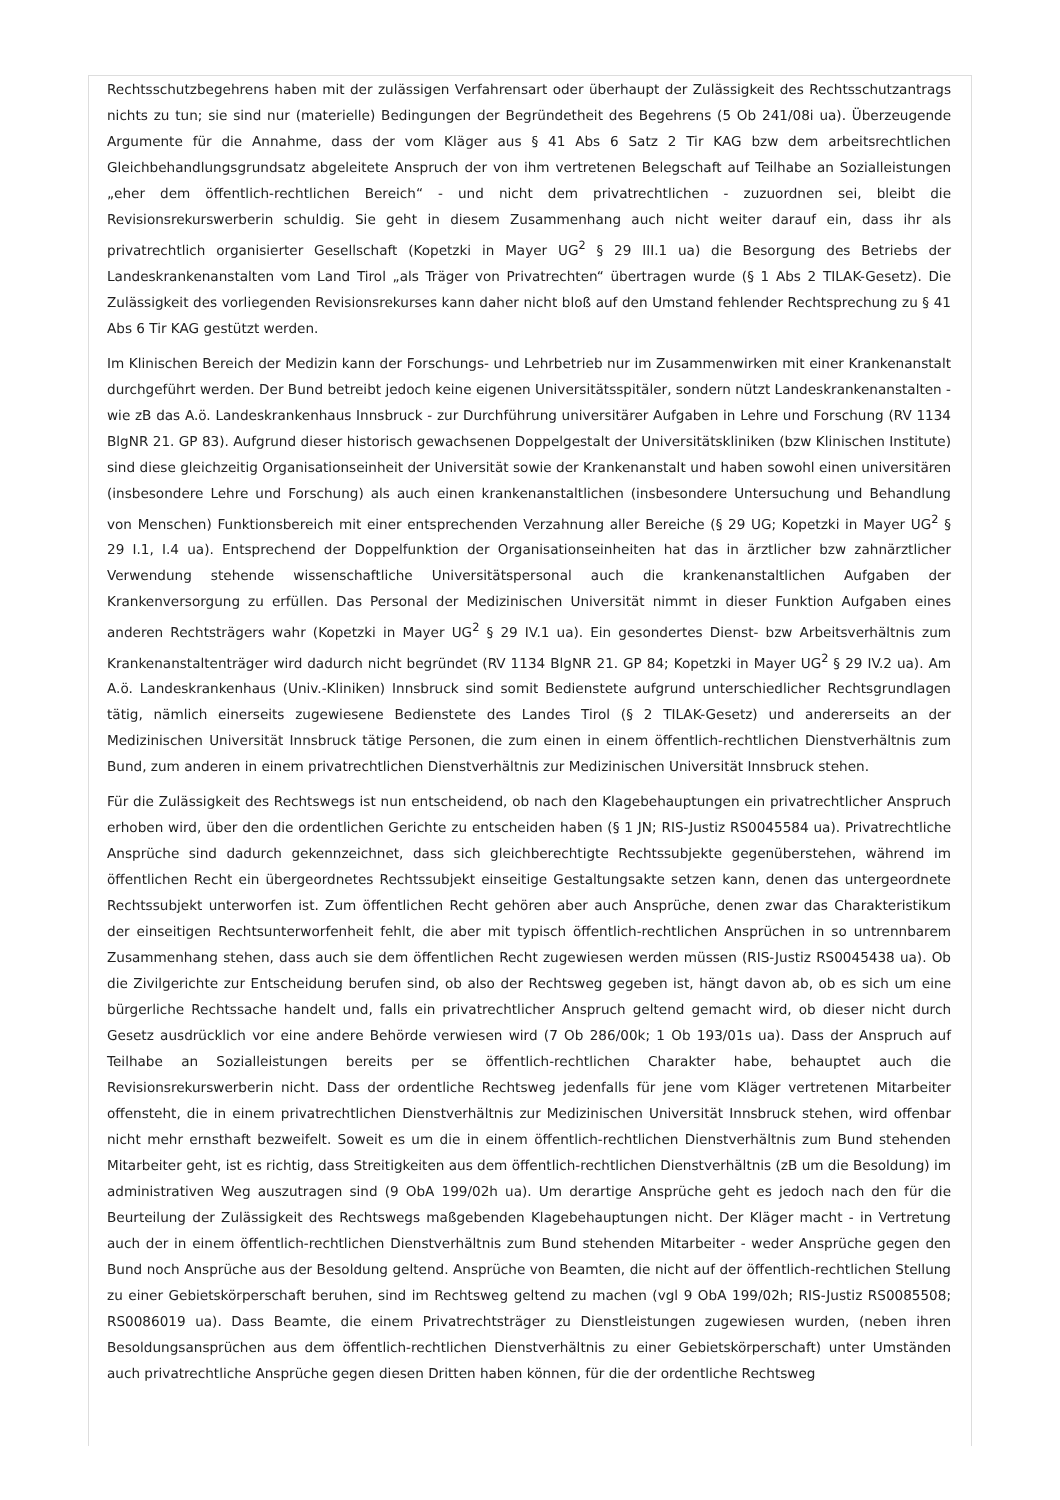Rechtsschutzbegehrens haben mit der zulässigen Verfahrensart oder überhaupt der Zulässigkeit des Rechtsschutzantrags nichts zu tun; sie sind nur (materielle) Bedingungen der Begründetheit des Begehrens (5 Ob 241/08i ua). Überzeugende Argumente für die Annahme, dass der vom Kläger aus § 41 Abs 6 Satz 2 Tir KAG bzw dem arbeitsrechtlichen Gleichbehandlungsgrundsatz abgeleitete Anspruch der von ihm vertretenen Belegschaft auf Teilhabe an Sozialleistungen „eher dem öffentlich-rechtlichen Bereich“ - und nicht dem privatrechtlichen - zuzuordnen sei, bleibt die Revisionsrekurswerberin schuldig. Sie geht in diesem Zusammenhang auch nicht weiter darauf ein, dass ihr als privatrechtlich organisierter Gesellschaft (Kopetzki in Mayer UG<sup>2</sup> § 29 III.1 ua) die Besorgung des Betriebs der Landeskrankenanstalten vom Land Tirol „als Träger von Privatrechten“ übertragen wurde (§ 1 Abs 2 TILAK-Gesetz). Die Zulässigkeit des vorliegenden Revisionsrekurses kann daher nicht bloß auf den Umstand fehlender Rechtsprechung zu § 41 Abs 6 Tir KAG gestützt werden.
Im Klinischen Bereich der Medizin kann der Forschungs- und Lehrbetrieb nur im Zusammenwirken mit einer Krankenanstalt durchgeführt werden. Der Bund betreibt jedoch keine eigenen Universitätsspitäler, sondern nützt Landeskrankenanstalten - wie zB das A.ö. Landeskrankenhaus Innsbruck - zur Durchführung universitärer Aufgaben in Lehre und Forschung (RV 1134 BlgNR 21. GP 83). Aufgrund dieser historisch gewachsenen Doppelgestalt der Universitätskliniken (bzw Klinischen Institute) sind diese gleichzeitig Organisationseinheit der Universität sowie der Krankenanstalt und haben sowohl einen universitären (insbesondere Lehre und Forschung) als auch einen krankenanstaltlichen (insbesondere Untersuchung und Behandlung von Menschen) Funktionsbereich mit einer entsprechenden Verzahnung aller Bereiche (§ 29 UG; Kopetzki in Mayer UG<sup>2</sup> § 29 I.1, I.4 ua). Entsprechend der Doppelfunktion der Organisationseinheiten hat das in ärztlicher bzw zahnärztlicher Verwendung stehende wissenschaftliche Universitätspersonal auch die krankenanstaltlichen Aufgaben der Krankenversorgung zu erfüllen. Das Personal der Medizinischen Universität nimmt in dieser Funktion Aufgaben eines anderen Rechtsträgers wahr (Kopetzki in Mayer UG<sup>2</sup> § 29 IV.1 ua). Ein gesondertes Dienst- bzw Arbeitsverhältnis zum Krankenanstaltenträger wird dadurch nicht begründet (RV 1134 BlgNR 21. GP 84; Kopetzki in Mayer UG<sup>2</sup> § 29 IV.2 ua). Am A.ö. Landeskrankenhaus (Univ.-Kliniken) Innsbruck sind somit Bedienstete aufgrund unterschiedlicher Rechtsgrundlagen tätig, nämlich einerseits zugewiesene Bedienstete des Landes Tirol (§ 2 TILAK-Gesetz) und andererseits an der Medizinischen Universität Innsbruck tätige Personen, die zum einen in einem öffentlich-rechtlichen Dienstverhältnis zum Bund, zum anderen in einem privatrechtlichen Dienstverhältnis zur Medizinischen Universität Innsbruck stehen.
Für die Zulässigkeit des Rechtswegs ist nun entscheidend, ob nach den Klagebehauptungen ein privatrechtlicher Anspruch erhoben wird, über den die ordentlichen Gerichte zu entscheiden haben (§ 1 JN; RIS-Justiz RS0045584 ua). Privatrechtliche Ansprüche sind dadurch gekennzeichnet, dass sich gleichberechtigte Rechtssubjekte gegenüberstehen, während im öffentlichen Recht ein übergeordnetes Rechtssubjekt einseitige Gestaltungsakte setzen kann, denen das untergeordnete Rechtssubjekt unterworfen ist. Zum öffentlichen Recht gehören aber auch Ansprüche, denen zwar das Charakteristikum der einseitigen Rechtsunterworfenheit fehlt, die aber mit typisch öffentlich-rechtlichen Ansprüchen in so untrennbarem Zusammenhang stehen, dass auch sie dem öffentlichen Recht zugewiesen werden müssen (RIS-Justiz RS0045438 ua). Ob die Zivilgerichte zur Entscheidung berufen sind, ob also der Rechtsweg gegeben ist, hängt davon ab, ob es sich um eine bürgerliche Rechtssache handelt und, falls ein privatrechtlicher Anspruch geltend gemacht wird, ob dieser nicht durch Gesetz ausdrücklich vor eine andere Behörde verwiesen wird (7 Ob 286/00k; 1 Ob 193/01s ua). Dass der Anspruch auf Teilhabe an Sozialleistungen bereits per se öffentlich-rechtlichen Charakter habe, behauptet auch die Revisionsrekurswerberin nicht. Dass der ordentliche Rechtsweg jedenfalls für jene vom Kläger vertretenen Mitarbeiter offensteht, die in einem privatrechtlichen Dienstverhältnis zur Medizinischen Universität Innsbruck stehen, wird offenbar nicht mehr ernsthaft bezweifelt. Soweit es um die in einem öffentlich-rechtlichen Dienstverhältnis zum Bund stehenden Mitarbeiter geht, ist es richtig, dass Streitigkeiten aus dem öffentlich-rechtlichen Dienstverhältnis (zB um die Besoldung) im administrativen Weg auszutragen sind (9 ObA 199/02h ua). Um derartige Ansprüche geht es jedoch nach den für die Beurteilung der Zulässigkeit des Rechtswegs maßgebenden Klagebehauptungen nicht. Der Kläger macht - in Vertretung auch der in einem öffentlich-rechtlichen Dienstverhältnis zum Bund stehenden Mitarbeiter - weder Ansprüche gegen den Bund noch Ansprüche aus der Besoldung geltend. Ansprüche von Beamten, die nicht auf der öffentlich-rechtlichen Stellung zu einer Gebietskörperschaft beruhen, sind im Rechtsweg geltend zu machen (vgl 9 ObA 199/02h; RIS-Justiz RS0085508; RS0086019 ua). Dass Beamte, die einem Privatrechtsträger zu Dienstleistungen zugewiesen wurden, (neben ihren Besoldungsansprüchen aus dem öffentlich-rechtlichen Dienstverhältnis zu einer Gebietskörperschaft) unter Umständen auch privatrechtliche Ansprüche gegen diesen Dritten haben können, für die der ordentliche Rechtsweg